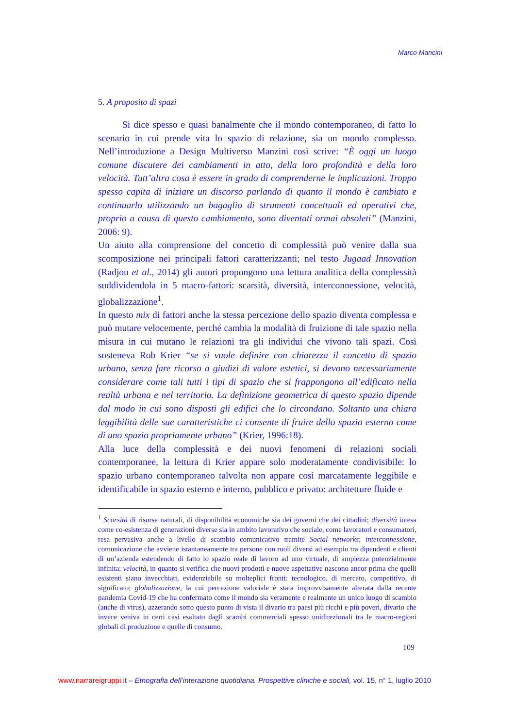Marco Mancini
5. A proposito di spazi
Si dice spesso e quasi banalmente che il mondo contemporaneo, di fatto lo scenario in cui prende vita lo spazio di relazione, sia un mondo complesso. Nell’introduzione a Design Multiverso Manzini così scrive: “È oggi un luogo comune discutere dei cambiamenti in atto, della loro profondità e della loro velocità. Tutt’altra cosa è essere in grado di comprenderne le implicazioni. Troppo spesso capita di iniziare un discorso parlando di quanto il mondo è cambiato e continuarlo utilizzando un bagaglio di strumenti concettuali ed operativi che, proprio a causa di questo cambiamento, sono diventati ormai obsoleti” (Manzini, 2006: 9).
Un aiuto alla comprensione del concetto di complessità può venire dalla sua scomposizione nei principali fattori caratterizzanti; nel testo Jugaad Innovation (Radjou et al., 2014) gli autori propongono una lettura analitica della complessità suddividendola in 5 macro-fattori: scarsità, diversità, interconnessione, velocità, globalizzazione<sup>1</sup>.
In questo mix di fattori anche la stessa percezione dello spazio diventa complessa e può mutare velocemente, perché cambia la modalità di fruizione di tale spazio nella misura in cui mutano le relazioni tra gli individui che vivono tali spazi. Così sosteneva Rob Krier “se si vuole definire con chiarezza il concetto di spazio urbano, senza fare ricorso a giudizi di valore estetici, si devono necessariamente considerare come tali tutti i tipi di spazio che si frappongono all’edificato nella realtà urbana e nel territorio. La definizione geometrica di questo spazio dipende dal modo in cui sono disposti gli edifici che lo circondano. Soltanto una chiara leggibilità delle sue caratteristiche ci consente di fruire dello spazio esterno come di uno spazio propriamente urbano” (Krier, 1996:18).
Alla luce della complessità e dei nuovi fenomeni di relazioni sociali contemporanee, la lettura di Krier appare solo moderatamente condivisibile: lo spazio urbano contemporaneo talvolta non appare così marcatamente leggibile e identificabile in spazio esterno e interno, pubblico e privato: architetture fluide e
<sup>1</sup> Scarsità di risorse naturali, di disponibilità economiche sia dei governi che dei cittadini; diversità intesa come co-esistenza di generazioni diverse sia in ambito lavorativo che sociale, come lavoratori e consumatori, resa pervasiva anche a livello di scambio comunicativo tramite Social networks; interconnessione, comunicazione che avviene istantaneamente tra persone con ruoli diversi ad esempio tra dipendenti e clienti di un’azienda estendendo di fatto lo spazio reale di lavoro ad uno virtuale, di ampiezza potenzialmente infinita; velocità, in quanto si verifica che nuovi prodotti e nuove aspettative nascono ancor prima che quelli esistenti siano invecchiati, evidenziabile su molteplici fronti: tecnologico, di mercato, competitivo, di significato; globalizzazione, la cui percezione valoriale è stata improvvisamente alterata dalla recente pandemia Covid-19 che ha confermato come il mondo sia veramente e realmente un unico luogo di scambio (anche di virus), azzerando sotto questo punto di vista il divario tra paesi più ricchi e più poveri, divario che invece veniva in certi casi esaltato dagli scambi commerciali spesso unidirezionali tra le macro-regioni globali di produzione e quelle di consumo.
109
www.narrareigruppi.it – Etnografia dell’interazione quotidiana. Prospettive cliniche e sociali, vol. 15, n° 1, luglio 2010